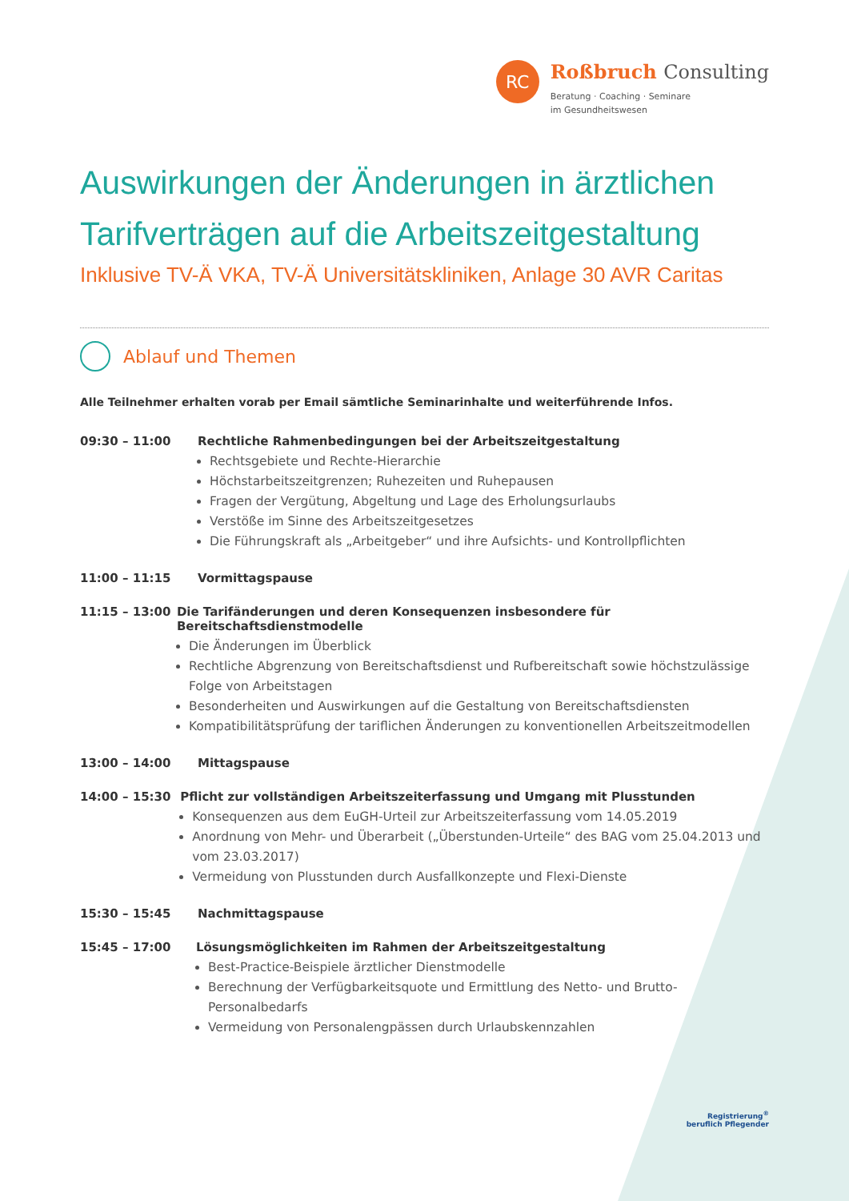RC
Roßbruch Consulting
Beratung · Coaching · Seminare
im Gesundheitswesen
Auswirkungen der Änderungen in ärztlichen Tarifverträgen auf die Arbeitszeitgestaltung
Inklusive TV-Ä VKA, TV-Ä Universitätskliniken, Anlage 30 AVR Caritas
Ablauf und Themen
Alle Teilnehmer erhalten vorab per Email sämtliche Seminarinhalte und weiterführende Infos.
09:30 – 11:00 Rechtliche Rahmenbedingungen bei der Arbeitszeitgestaltung
Rechtsgebiete und Rechte-Hierarchie
Höchstarbeitszeitgrenzen; Ruhezeiten und Ruhepausen
Fragen der Vergütung, Abgeltung und Lage des Erholungsurlaubs
Verstöße im Sinne des Arbeitszeitgesetzes
Die Führungskraft als „Arbeitgeber“ und ihre Aufsichts- und Kontrollpflichten
11:00 – 11:15 Vormittagspause
11:15 – 13:00 Die Tarifänderungen und deren Konsequenzen insbesondere für Bereitschaftsdienstmodelle
Die Änderungen im Überblick
Rechtliche Abgrenzung von Bereitschaftsdienst und Rufbereitschaft sowie höchstzulässige Folge von Arbeitstagen
Besonderheiten und Auswirkungen auf die Gestaltung von Bereitschaftsdiensten
Kompatibilitätsprüfung der tariflichen Änderungen zu konventionellen Arbeitszeitmodellen
13:00 – 14:00 Mittagspause
14:00 – 15:30 Pflicht zur vollständigen Arbeitszeiterfassung und Umgang mit Plusstunden
Konsequenzen aus dem EuGH-Urteil zur Arbeitszeiterfassung vom 14.05.2019
Anordnung von Mehr- und Überarbeit („Überstunden-Urteile“ des BAG vom 25.04.2013 und vom 23.03.2017)
Vermeidung von Plusstunden durch Ausfallkonzepte und Flexi-Dienste
15:30 – 15:45 Nachmittagspause
15:45 – 17:00 Lösungsmöglichkeiten im Rahmen der Arbeitszeitgestaltung
Best-Practice-Beispiele ärztlicher Dienstmodelle
Berechnung der Verfügbarkeitsquote und Ermittlung des Netto- und Brutto-Personalbedarfs
Vermeidung von Personalengpässen durch Urlaubskennzahlen
Registrierung<sup>®</sup>
beruflich Pflegender